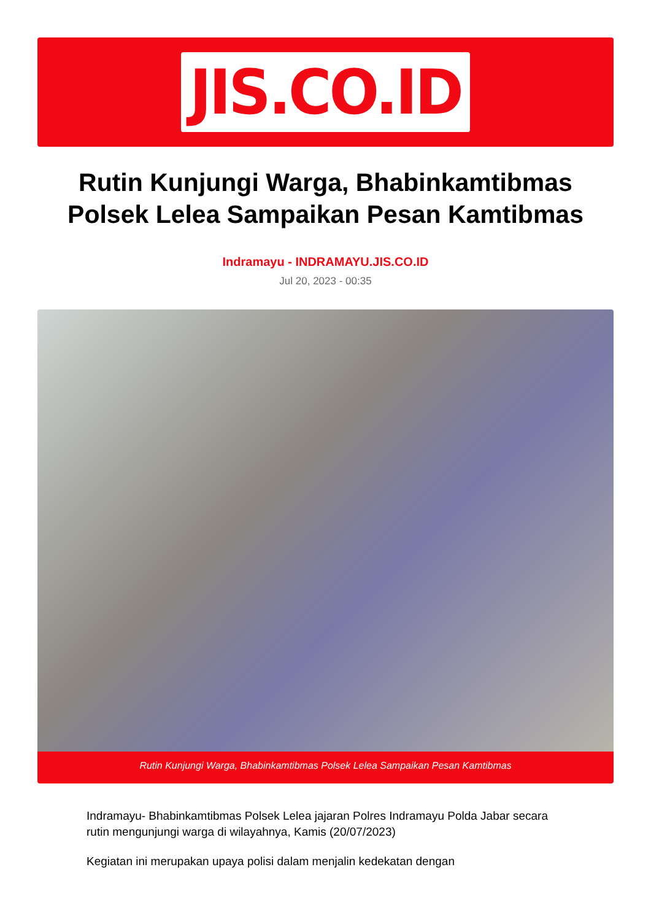JIS.CO.ID
Rutin Kunjungi Warga, Bhabinkamtibmas Polsek Lelea Sampaikan Pesan Kamtibmas
Indramayu - INDRAMAYU.JIS.CO.ID
Jul 20, 2023 - 00:35
Rutin Kunjungi Warga, Bhabinkamtibmas Polsek Lelea Sampaikan Pesan Kamtibmas
Indramayu- Bhabinkamtibmas Polsek Lelea jajaran Polres Indramayu Polda Jabar secara rutin mengunjungi warga di wilayahnya, Kamis (20/07/2023)
Kegiatan ini merupakan upaya polisi dalam menjalin kedekatan dengan